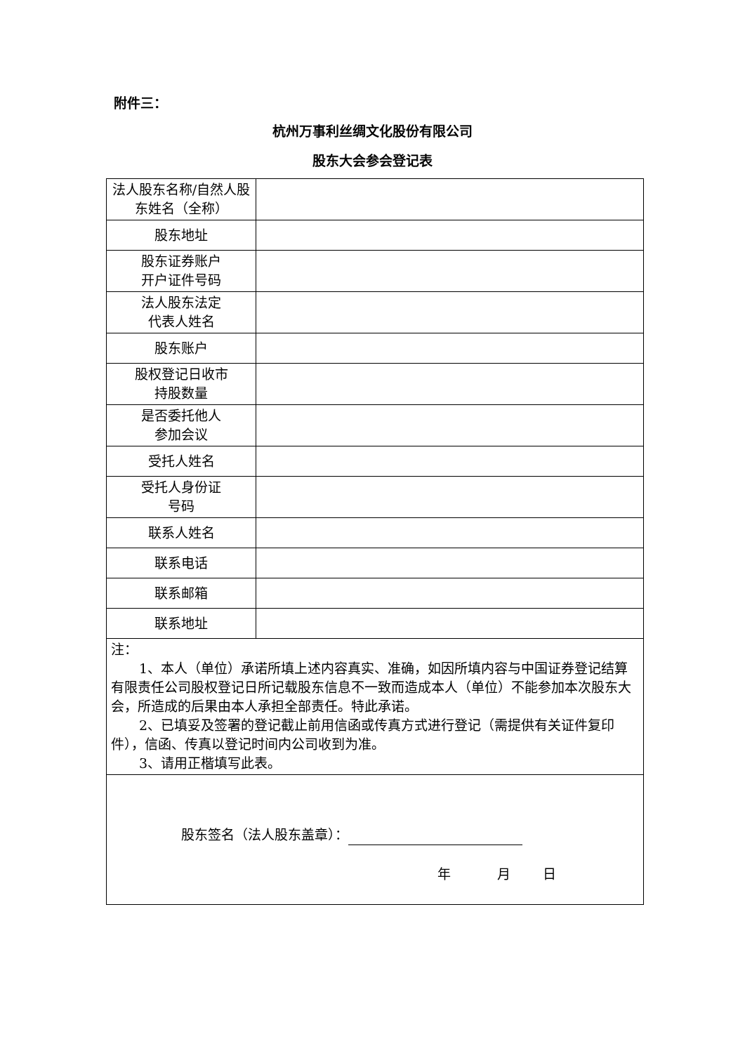附件三：
杭州万事利丝绸文化股份有限公司
股东大会参会登记表
| 法人股东名称/自然人股东姓名（全称） | |
| 股东地址 | |
| 股东证券账户 开户证件号码 | |
| 法人股东法定 代表人姓名 | |
| 股东账户 | |
| 股权登记日收市 持股数量 | |
| 是否委托他人 参加会议 | |
| 受托人姓名 | |
| 受托人身份证 号码 | |
| 联系人姓名 | |
| 联系电话 | |
| 联系邮箱 | |
| 联系地址 | |
| 注： 1、本人（单位）承诺所填上述内容真实、准确，如因所填内容与中国证券登记结算有限责任公司股权登记日所记载股东信息不一致而造成本人（单位）不能参加本次股东大会，所造成的后果由本人承担全部责任。特此承诺。 2、已填妥及签署的登记截止前用信函或传真方式进行登记（需提供有关证件复印件），信函、传真以登记时间内公司收到为准。 3、请用正楷填写此表。 | |
| 股东签名（法人股东盖章）： 年 月 日 | |